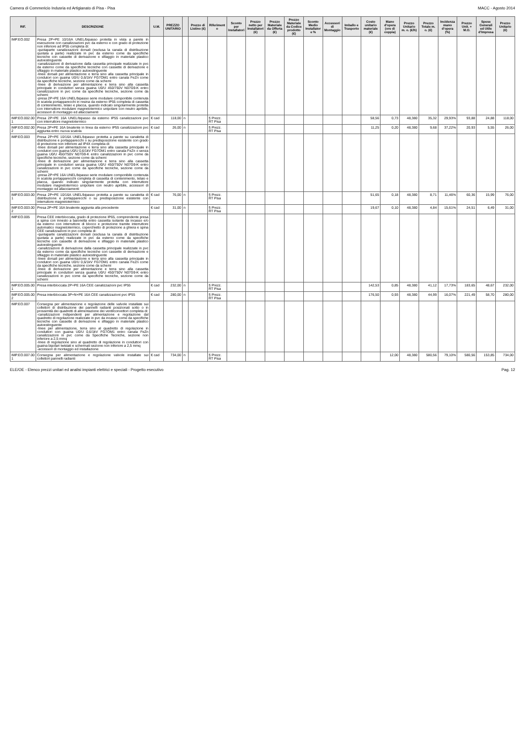Camera di Commericio Indusria ed Artigianato di Pisa - Pisa MACC - Agosto 2014
| RIF. | DESCRIZIONE | U.M. | PREZZO UNITARIO | | Prezzo di Listino (€) | Riferimento | Sconto per Installatori | Prezzo netto per Installatori (€) | Prezzo Materiale da Offerta (€) | Prezzo Materiale da Codice prodotto (€) | Sconto Medio Installatore % | Accessori di Montaggio | Imballo e Trasporto | Costo unitario materiale (€) | Mano d'opera (ore di coppia) | Prezzo Unitario m. o. (€/h) | Prezzo Totale m. o. (€) | Incidenza mano d'opera (%) | Prezzo Unit. + M.O. | Spese Generali ed Utile d'Impresa | Prezzo Unitario (€) |
| --- | --- | --- | --- | --- | --- | --- | --- | --- | --- | --- | --- | --- | --- | --- | --- | --- | --- | --- | --- | --- | --- |
| IMP.EO.002 | Presa 2P+PE 10/16A UNEL/bipasso protetta in vista a parete in esecuzione con canalizzazioni pvc da esterno e con grado di protezione non inferiore ad IP55 completa di: -quotaparte canalizzazioni dorsali (esclusa la canala di distribuzione quotata a parte) realizzate in pvc da esterno come da specifiche tecniche con cassette di derivazione e sfilaggio in materiale plastico autoestinguente -canalizzazioni di derivazione dalla cassetta principale realizzate in pvc da esterno come da specifiche tecniche con cassette di derivazione e sfilaggio in materiale plastico autoestinguente -linee dorsali per alimentazione e terra sino alla cassetta principale in condutori con guaina U0/U 0,6/1kV FG7OM1 entro canala FeZn come da specifiche tecniche, sezione come da schemi -linee di derivazione per alimentazione e terra sino alla cassetta principale in conduttori senza guaina U0/U 450/750V N07G9-K entro canalizzazioni in pvc come da specifiche tecniche, sezione come da schemi -presa 2P+PE 16A UNEL/bipasso serie modulare componibile contenuta in scatola portapparecchi in resina da esterno IP55 completa di cassetta di contenimento, telaio e placca, quando indicato singolarmente protetta con interruttore modulare magnetotermico unipolare con neutro apribile, accessori di montaggio ed allacciamenti | | | | | | | | | | | | | | | | | | | | |
| IMP.EO.002.001 | Presa 2P+PE 16A UNEL/bipasso da esterno IP55 canalizzazioni pvc con interruttore magnetotermico | € cad | 118,00 | n | | § Prezz. RT Pisa | | | | | | | | 58,56 | 0,73 | 48,380 | 35,32 | 29,93% | 93,88 | 24,88 | 118,00 |
| IMP.EO.002.002 | Presa 2P+PE 16A bivalente in linea da esterno IP55 canalizzazioni pvc aggiunta entro nuova scatola | € cad | 26,00 | n | | § Prezz. RT Pisa | | | | | | | | 11,25 | 0,20 | 48,380 | 9,68 | 37,22% | 20,93 | 5,55 | 26,00 |
| IMP.EO.003 | Presa 2P+PE 10/16A UNEL/bipasso protetta a parete su canaletta di distribuzione e portapparecchi o su predisposizione esistente con grado di protezione non inferiore ad IP4X completa di: -linee dorsali per alimentazione e terra sino alla cassetta principale in condutori con guaina U0/U 0,6/1kV FG7OM1 entro canala FeZn o senza guaina U0/U 450/750V N07G9-K entro canalizzazioni in pvc come da specifiche tecniche, sezione come da schemi -linee di derivazione per alimentazione e terra sino alla cassetta principale in conduttori senza guaina U0/U 450/750V N07G9-K entro canalizzazioni in pvc come da specifiche tecniche, sezione come da schemi -presa 2P+PE 16A UNEL/bipasso serie modulare componibile contenuta in scatola portapparecchi completa di cassetta di contenimento, telaio e placca, quando indicato singolarmente protetta con interruttore modulare magnetotermico unipolare con neutro apribile, accessori di montaggio ed allacciamenti | | | | | | | | | | | | | | | | | | | | |
| IMP.EO.003.001 | Presa 2P+PE 10/16A UNEL/bipasso protetta a parete su canaletta di distribuzione e portapparecchi o su predisposizione esistente con interruttore magnetotermico | € cad | 76,00 | n | | § Prezz. RT Pisa | | | | | | | | 51,65 | 0,18 | 48,380 | 8,71 | 11,46% | 60,36 | 15,99 | 76,00 |
| IMP.EO.003.002 | Presa 2P+PE 16A bivalente aggiunta alla precedente | € cad | 31,00 | n | | § Prezz. RT Pisa | | | | | | | | 19,67 | 0,10 | 48,380 | 4,84 | 15,61% | 24,51 | 6,49 | 31,00 |
| IMP.EO.005 | Presa CEE interbloccata, grado di protezione IP65, comprendente presa a spina con innesto a baionetta entro cassetta isolante da incasso e/o da esterno con interruttore di blocco e protezione tramite interruttore automatico magnetotermico, coperchietto di protezione a ghiera e spina CEE canalizzazioni in pvc completa di: -quotaparte canalizzazioni dorsali (esclusa la canala di distribuzione quotata a parte) realizzate in pvc da esterno come da specifiche tecniche con cassette di derivazione e sfilaggio in materiale plastico autoestinguente -canalizzazioni di derivazione dalla cassetta principale realizzate in pvc da esterno come da specifiche tecniche con cassette di derivazione e sfilaggio in materiale plastico autoestinguente -linee dorsali per alimentazione e terra sino alla cassetta principale in condutori con guaina U0/U 0,6/1kV FG7OM1 entro canala FeZn come da specifiche tecniche, sezione come da schemi -linee di derivazione per alimentazione e terra sino alla cassetta principale in conduttori senza guaina U0/U 450/750V N07G9-K entro canalizzazioni in pvc come da specifiche tecniche, sezione come da schemi | | | | | | | | | | | | | | | | | | | | |
| IMP.EO.005.001 | Presa interbloccata 2P+PE 16A CEE canalizzazioni pvc IP55 | € cad | 232,00 | n | | § Prezz. RT Pisa | | | | | | | | 142,53 | 0,85 | 48,380 | 41,12 | 17,73% | 183,65 | 48,67 | 232,00 |
| IMP.EO.005.002 | Presa interbloccata 3P+N+PE 16A CEE canalizzazioni pvc IP55 | € cad | 280,00 | n | | § Prezz. RT Pisa | | | | | | | | 176,50 | 0,93 | 48,380 | 44,99 | 16,07% | 221,49 | 58,70 | 280,00 |
| IMP.EO.007 | Consegna per alimentazione e regolazione delle valvole installate sui collettori di distribuzione dei pannelli radianti posizionati sotto o in prossimità dei quadretti di alimentazione dei ventilconvettori completa di: -canalizzazioni indipendenti per alimentazione e regolazione dal quadretto di regolazione realizzate in pvc da incasso come da specifiche tecniche con cassette di derivazione e sfilaggio in materiale plastico autoestinguente -linee per alimentazione, terra sino al quadretto di regolazione in conduttori con guaina U0/U 0,6/1kV FG7OM1 entro canala FeZn canalizzazioni in pvc come da Specifiche Tecniche, sezione non inferiore a 2,5 mmq -linee di regolazione sino al quadretto di regolazione in conduttori con guaina bipolari twistati e schermati sezione non inferiore a 2,5 mmq -accessori di montaggio ed installazione | | | | | | | | | | | | | | | | | | | | |
| IMP.EO.007.001 | Consegna per alimentazione e regolazione valvole installate sui collettori pannelli radianti | € cad | 734,00 | n | | § Prezz. RT Pisa | | | | | | | | | 12,00 | 48,380 | 580,56 | 79,10% | 580,56 | 153,85 | 734,00 |
ELE/OE - Elenco prezzi unitari ed analisi impianti elettrici e speciali - Progetto esecutivo Pag. 12